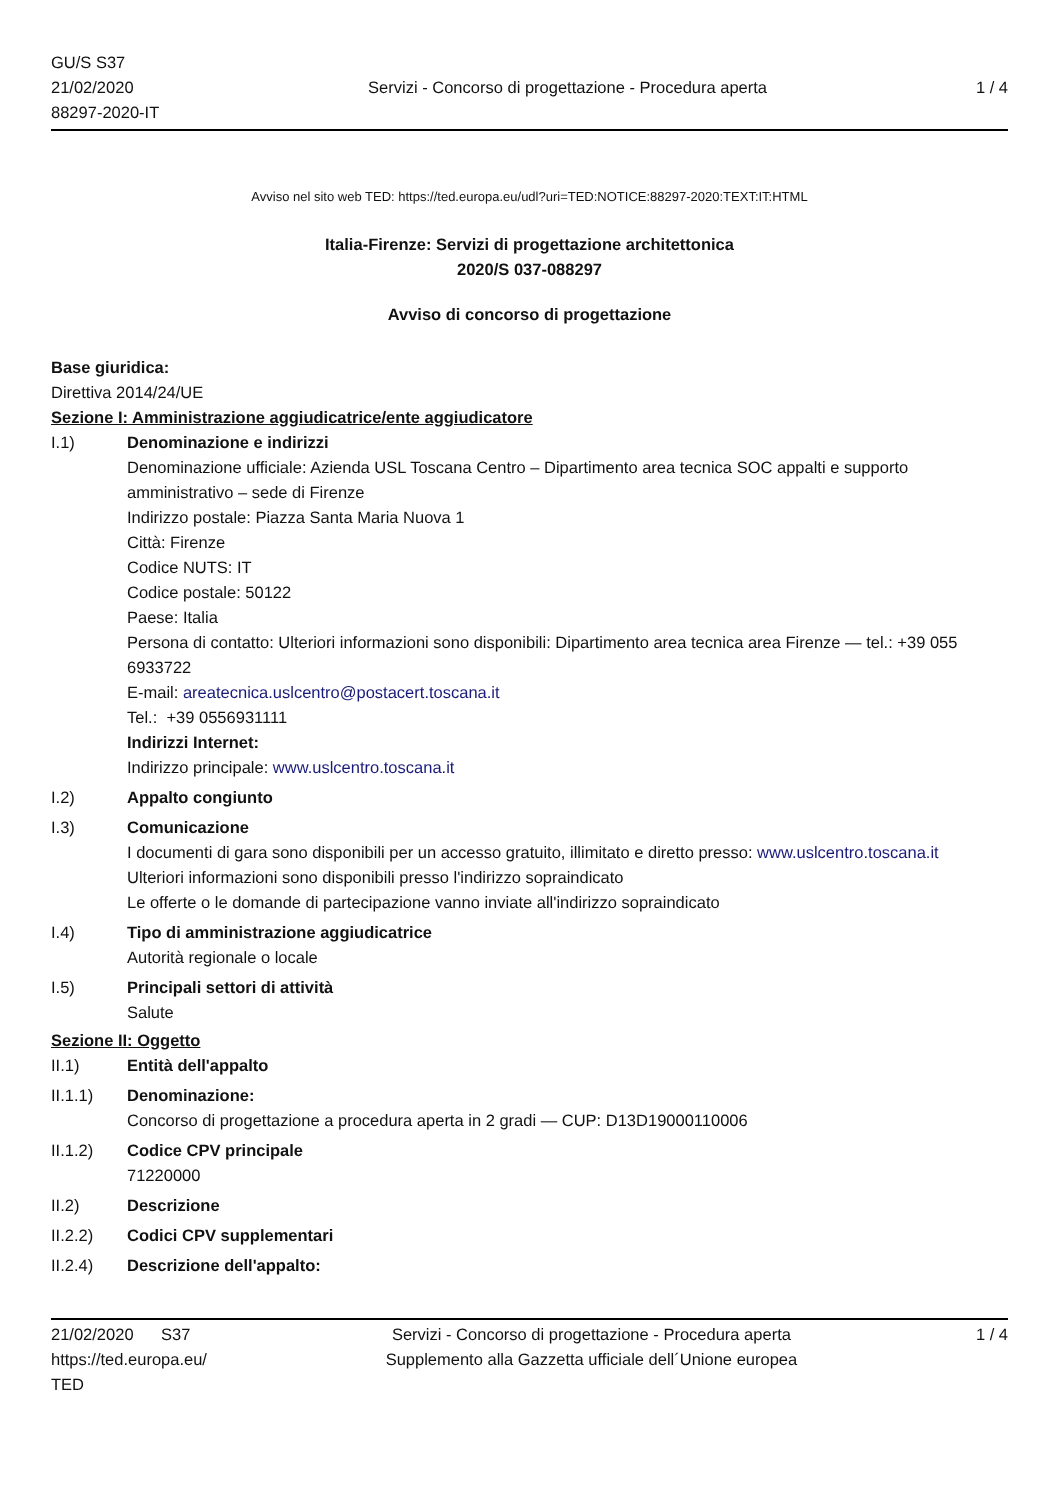GU/S S37
21/02/2020
88297-2020-IT
Servizi - Concorso di progettazione - Procedura aperta
1 / 4
Avviso nel sito web TED: https://ted.europa.eu/udl?uri=TED:NOTICE:88297-2020:TEXT:IT:HTML
Italia-Firenze: Servizi di progettazione architettonica
2020/S 037-088297
Avviso di concorso di progettazione
Base giuridica:
Direttiva 2014/24/UE
Sezione I: Amministrazione aggiudicatrice/ente aggiudicatore
I.1) Denominazione e indirizzi
Denominazione ufficiale: Azienda USL Toscana Centro – Dipartimento area tecnica SOC appalti e supporto amministrativo – sede di Firenze
Indirizzo postale: Piazza Santa Maria Nuova 1
Città: Firenze
Codice NUTS: IT
Codice postale: 50122
Paese: Italia
Persona di contatto: Ulteriori informazioni sono disponibili: Dipartimento area tecnica area Firenze — tel.: +39 055 6933722
E-mail: areatecnica.uslcentro@postacert.toscana.it
Tel.: +39 0556931111
Indirizzi Internet:
Indirizzo principale: www.uslcentro.toscana.it
I.2) Appalto congiunto
I.3) Comunicazione
I documenti di gara sono disponibili per un accesso gratuito, illimitato e diretto presso: www.uslcentro.toscana.it
Ulteriori informazioni sono disponibili presso l'indirizzo sopraindicato
Le offerte o le domande di partecipazione vanno inviate all'indirizzo sopraindicato
I.4) Tipo di amministrazione aggiudicatrice
Autorità regionale o locale
I.5) Principali settori di attività
Salute
Sezione II: Oggetto
II.1) Entità dell'appalto
II.1.1) Denominazione:
Concorso di progettazione a procedura aperta in 2 gradi — CUP: D13D19000110006
II.1.2) Codice CPV principale
71220000
II.2) Descrizione
II.2.2) Codici CPV supplementari
II.2.4) Descrizione dell'appalto:
21/02/2020 S37
https://ted.europa.eu/
TED
Servizi - Concorso di progettazione - Procedura aperta
Supplemento alla Gazzetta ufficiale dell´Unione europea
1 / 4